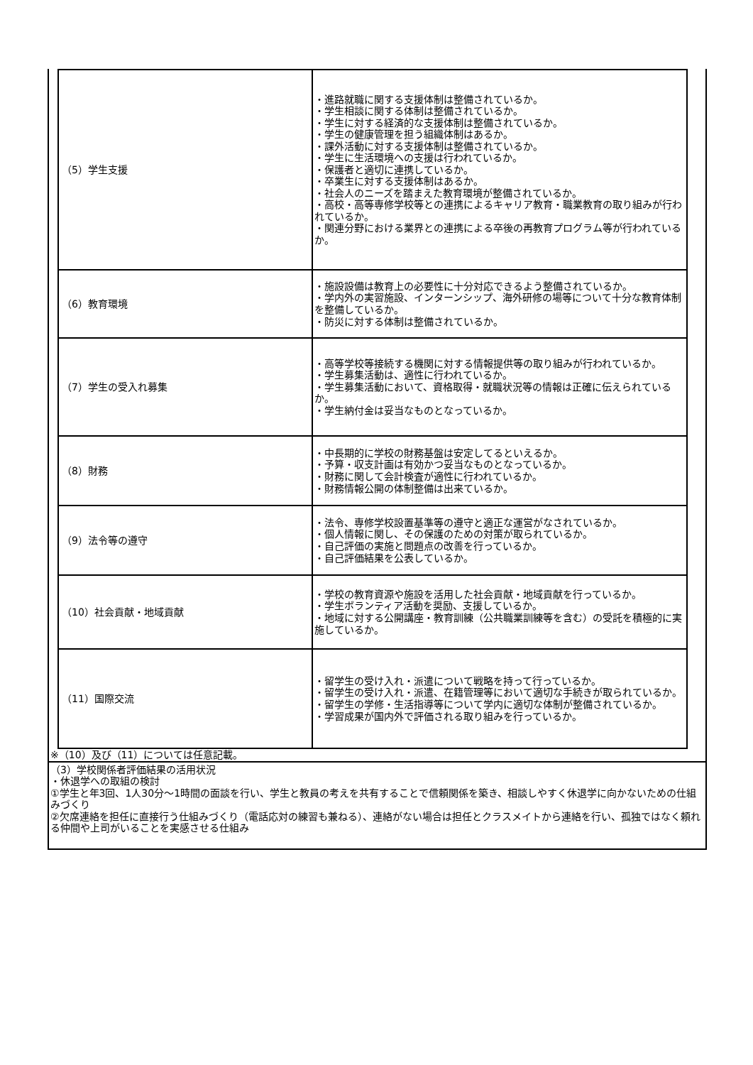| （5）学生支援 | ・進路就職に関する支援体制は整備されているか。 ・学生相談に関する体制は整備されているか。 ・学生に対する経済的な支援体制は整備されているか。 ・学生の健康管理を担う組織体制はあるか。 ・課外活動に対する支援体制は整備されているか。 ・学生に生活環境への支援は行われているか。 ・保護者と適切に連携しているか。 ・卒業生に対する支援体制はあるか。 ・社会人のニーズを踏まえた教育環境が整備されているか。 ・高校・高等専修学校等との連携によるキャリア教育・職業教育の取り組みが行われているか。 ・関連分野における業界との連携による卒後の再教育プログラム等が行われているか。 |
| （6）教育環境 | ・施設設備は教育上の必要性に十分対応できるよう整備されているか。 ・学内外の実習施設、インターンシップ、海外研修の場等について十分な教育体制を整備しているか。 ・防災に対する体制は整備されているか。 |
| （7）学生の受入れ募集 | ・高等学校等接続する機関に対する情報提供等の取り組みが行われているか。 ・学生募集活動は、適性に行われているか。 ・学生募集活動において、資格取得・就職状況等の情報は正確に伝えられているか。 ・学生納付金は妥当なものとなっているか。 |
| （8）財務 | ・中長期的に学校の財務基盤は安定してるといえるか。 ・予算・収支計画は有効かつ妥当なものとなっているか。 ・財務に関して会計検査が適性に行われているか。 ・財務情報公開の体制整備は出来ているか。 |
| （9）法令等の遵守 | ・法令、専修学校設置基準等の遵守と適正な運営がなされているか。 ・個人情報に関し、その保護のための対策が取られているか。 ・自己評価の実施と問題点の改善を行っているか。 ・自己評価結果を公表しているか。 |
| （10）社会貢献・地域貢献 | ・学校の教育資源や施設を活用した社会貢献・地域貢献を行っているか。 ・学生ボランティア活動を奨励、支援しているか。 ・地域に対する公開講座・教育訓練（公共職業訓練等を含む）の受託を積極的に実施しているか。 |
| （11）国際交流 | ・留学生の受け入れ・派遣について戦略を持って行っているか。 ・留学生の受け入れ・派遣、在籍管理等において適切な手続きが取られているか。 ・留学生の学修・生活指導等について学内に適切な体制が整備されているか。 ・学習成果が国内外で評価される取り組みを行っているか。 |
※（10）及び（11）については任意記載。
（3）学校関係者評価結果の活用状況
・休退学への取組の検討
①学生と年3回、1人30分～1時間の面談を行い、学生と教員の考えを共有することで信頼関係を築き、相談しやすく休退学に向かないための仕組みづくり
②欠席連絡を担任に直接行う仕組みづくり（電話応対の練習も兼ねる）、連絡がない場合は担任とクラスメイトから連絡を行い、孤独ではなく頼れる仲間や上司がいることを実感させる仕組み